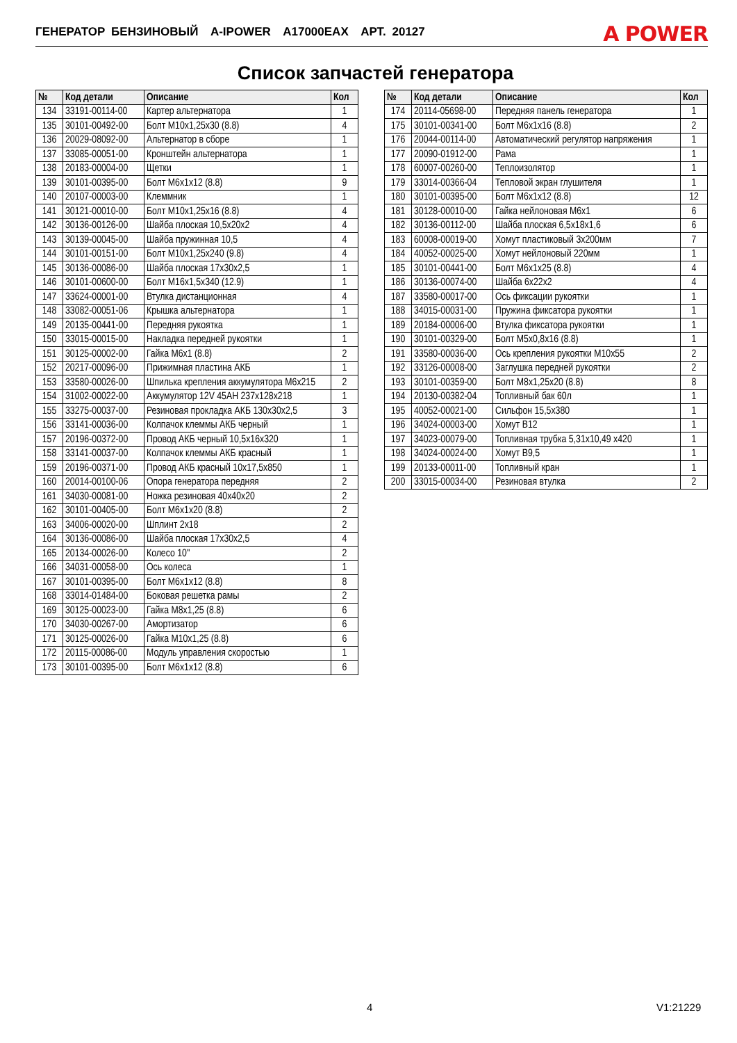ГЕНЕРАТОР БЕНЗИНОВЫЙ A-IPOWER A17000EAX АРТ. 20127 A POWER
Список запчастей генератора
| № | Код детали | Описание | Кол |
| --- | --- | --- | --- |
| 134 | 33191-00114-00 | Картер альтернатора | 1 |
| 135 | 30101-00492-00 | Болт М10х1,25х30 (8.8) | 4 |
| 136 | 20029-08092-00 | Альтернатор в сборе | 1 |
| 137 | 33085-00051-00 | Кронштейн альтернатора | 1 |
| 138 | 20183-00004-00 | Щетки | 1 |
| 139 | 30101-00395-00 | Болт М6х1х12 (8.8) | 9 |
| 140 | 20107-00003-00 | Клеммник | 1 |
| 141 | 30121-00010-00 | Болт М10х1,25х16 (8.8) | 4 |
| 142 | 30136-00126-00 | Шайба плоская 10,5х20х2 | 4 |
| 143 | 30139-00045-00 | Шайба пружинная 10,5 | 4 |
| 144 | 30101-00151-00 | Болт М10х1,25х240 (9.8) | 4 |
| 145 | 30136-00086-00 | Шайба плоская 17х30х2,5 | 1 |
| 146 | 30101-00600-00 | Болт М16х1,5х340 (12.9) | 1 |
| 147 | 33624-00001-00 | Втулка дистанционная | 4 |
| 148 | 33082-00051-06 | Крышка альтернатора | 1 |
| 149 | 20135-00441-00 | Передняя рукоятка | 1 |
| 150 | 33015-00015-00 | Накладка передней рукоятки | 1 |
| 151 | 30125-00002-00 | Гайка М6х1 (8.8) | 2 |
| 152 | 20217-00096-00 | Прижимная пластина АКБ | 1 |
| 153 | 33580-00026-00 | Шпилька крепления аккумулятора М6х215 | 2 |
| 154 | 31002-00022-00 | Аккумулятор 12V 45AH 237x128x218 | 1 |
| 155 | 33275-00037-00 | Резиновая прокладка АКБ 130х30х2,5 | 3 |
| 156 | 33141-00036-00 | Колпачок клеммы АКБ черный | 1 |
| 157 | 20196-00372-00 | Провод АКБ черный 10,5х16х320 | 1 |
| 158 | 33141-00037-00 | Колпачок клеммы АКБ красный | 1 |
| 159 | 20196-00371-00 | Провод АКБ красный 10х17,5х850 | 1 |
| 160 | 20014-00100-06 | Опора генератора передняя | 2 |
| 161 | 34030-00081-00 | Ножка резиновая 40х40х20 | 2 |
| 162 | 30101-00405-00 | Болт М6х1х20 (8.8) | 2 |
| 163 | 34006-00020-00 | Шплинт 2х18 | 2 |
| 164 | 30136-00086-00 | Шайба плоская 17х30х2,5 | 4 |
| 165 | 20134-00026-00 | Колесо 10" | 2 |
| 166 | 34031-00058-00 | Ось колеса | 1 |
| 167 | 30101-00395-00 | Болт М6х1х12 (8.8) | 8 |
| 168 | 33014-01484-00 | Боковая решетка рамы | 2 |
| 169 | 30125-00023-00 | Гайка М8х1,25 (8.8) | 6 |
| 170 | 34030-00267-00 | Амортизатор | 6 |
| 171 | 30125-00026-00 | Гайка М10х1,25 (8.8) | 6 |
| 172 | 20115-00086-00 | Модуль управления скоростью | 1 |
| 173 | 30101-00395-00 | Болт М6х1х12 (8.8) | 6 |
| № | Код детали | Описание | Кол |
| --- | --- | --- | --- |
| 174 | 20114-05698-00 | Передняя панель генератора | 1 |
| 175 | 30101-00341-00 | Болт М6х1х16 (8.8) | 2 |
| 176 | 20044-00114-00 | Автоматический регулятор напряжения | 1 |
| 177 | 20090-01912-00 | Рама | 1 |
| 178 | 60007-00260-00 | Теплоизолятор | 1 |
| 179 | 33014-00366-04 | Тепловой экран глушителя | 1 |
| 180 | 30101-00395-00 | Болт М6х1х12 (8.8) | 12 |
| 181 | 30128-00010-00 | Гайка нейлоновая М6х1 | 6 |
| 182 | 30136-00112-00 | Шайба плоская 6,5х18х1,6 | 6 |
| 183 | 60008-00019-00 | Хомут пластиковый 3х200мм | 7 |
| 184 | 40052-00025-00 | Хомут нейлоновый 220мм | 1 |
| 185 | 30101-00441-00 | Болт М6х1х25 (8.8) | 4 |
| 186 | 30136-00074-00 | Шайба 6х22х2 | 4 |
| 187 | 33580-00017-00 | Ось фиксации рукоятки | 1 |
| 188 | 34015-00031-00 | Пружина фиксатора рукоятки | 1 |
| 189 | 20184-00006-00 | Втулка фиксатора рукоятки | 1 |
| 190 | 30101-00329-00 | Болт М5х0,8х16 (8.8) | 1 |
| 191 | 33580-00036-00 | Ось крепления рукоятки М10х55 | 2 |
| 192 | 33126-00008-00 | Заглушка передней рукоятки | 2 |
| 193 | 30101-00359-00 | Болт М8х1,25х20 (8.8) | 8 |
| 194 | 20130-00382-04 | Топливный бак 60л | 1 |
| 195 | 40052-00021-00 | Сильфон 15,5х380 | 1 |
| 196 | 34024-00003-00 | Хомут B12 | 1 |
| 197 | 34023-00079-00 | Топливная трубка 5,31х10,49 х420 | 1 |
| 198 | 34024-00024-00 | Хомут B9,5 | 1 |
| 199 | 20133-00011-00 | Топливный кран | 1 |
| 200 | 33015-00034-00 | Резиновая втулка | 2 |
4 V1:21229